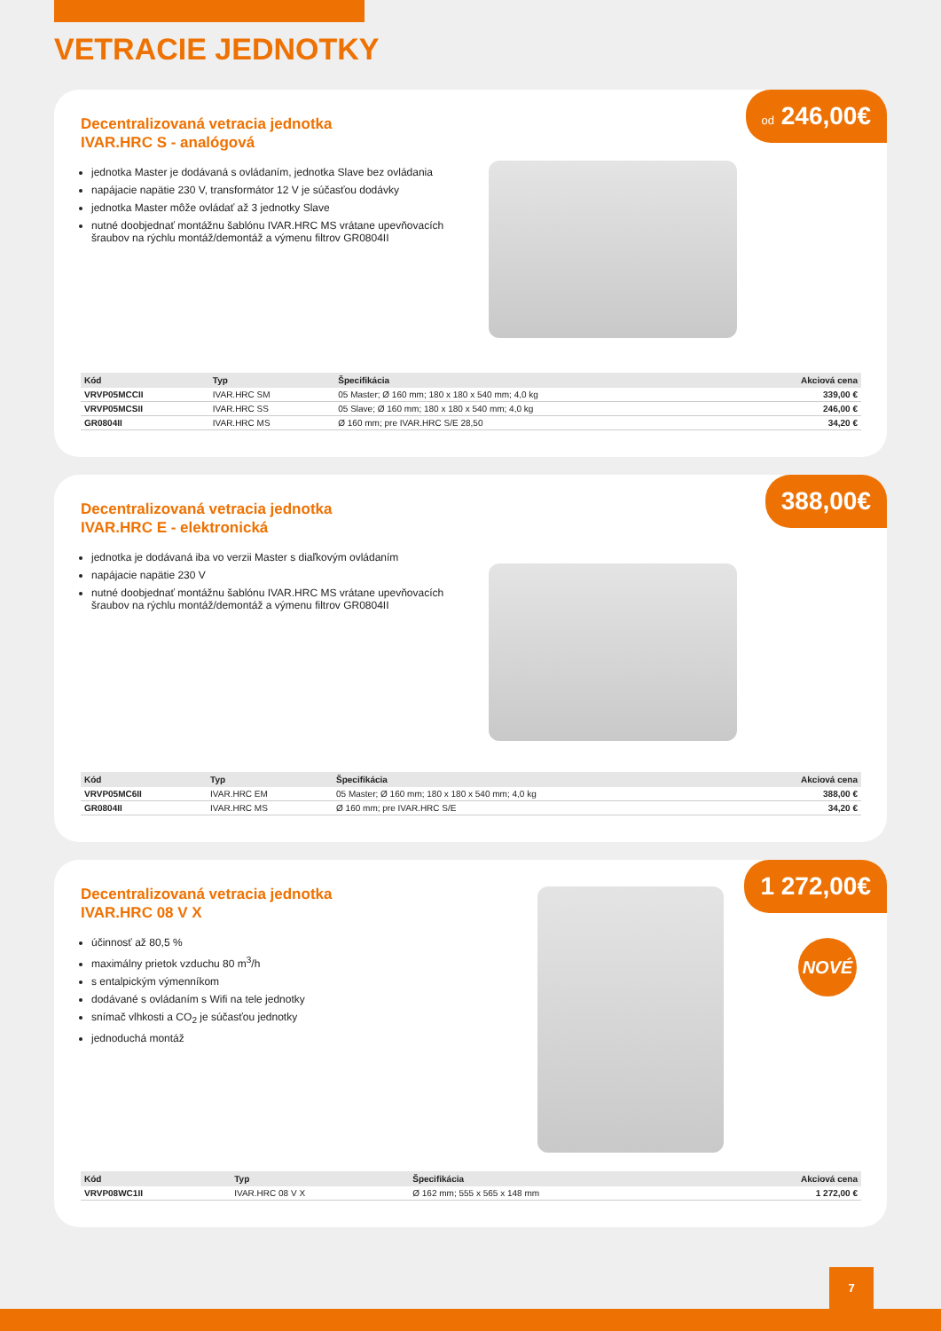VETRACIE JEDNOTKY
od 246,00€
Decentralizovaná vetracia jednotka
IVAR.HRC S - analógová
jednotka Master je dodávaná s ovládaním, jednotka Slave bez ovládania
napájacie napätie 230 V, transformátor 12 V je súčasťou dodávky
jednotka Master môže ovládať až 3 jednotky Slave
nutné doobjednať montážnu šablónu IVAR.HRC MS vrátane upevňovacích šraubov na rýchlu montáž/demontáž a výmenu filtrov GR0804II
| Kód | Typ | Špecifikácia | Akciová cena |
| --- | --- | --- | --- |
| VRVP05MCCII | IVAR.HRC SM | 05 Master; Ø 160 mm; 180 x 180 x 540 mm; 4,0 kg | 339,00 € |
| VRVP05MCSII | IVAR.HRC SS | 05 Slave; Ø 160 mm; 180 x 180 x 540 mm; 4,0 kg | 246,00 € |
| GR0804II | IVAR.HRC MS | Ø 160 mm; pre IVAR.HRC S/E 28,50 | 34,20 € |
388,00€
Decentralizovaná vetracia jednotka
IVAR.HRC E - elektronická
jednotka je dodávaná iba vo verzii Master s diaľkovým ovládaním
napájacie napätie 230 V
nutné doobjednať montážnu šablónu IVAR.HRC MS vrátane upevňovacích šraubov na rýchlu montáž/demontáž a výmenu filtrov GR0804II
| Kód | Typ | Špecifikácia | Akciová cena |
| --- | --- | --- | --- |
| VRVP05MC6II | IVAR.HRC EM | 05 Master; Ø 160 mm; 180 x 180 x 540 mm; 4,0 kg | 388,00 € |
| GR0804II | IVAR.HRC MS | Ø 160 mm; pre IVAR.HRC S/E | 34,20 € |
1 272,00€
NOVÉ
Decentralizovaná vetracia jednotka
IVAR.HRC 08 V X
účinnosť až 80,5 %
maximálny prietok vzduchu 80 m<sup>3</sup>/h
s entalpickým výmenníkom
dodávané s ovládaním s Wifi na tele jednotky
snímač vlhkosti a CO<sub>2</sub> je súčasťou jednotky
jednoduchá montáž
| Kód | Typ | Špecifikácia | Akciová cena |
| --- | --- | --- | --- |
| VRVP08WC1II | IVAR.HRC 08 V X | Ø 162 mm; 555 x 565 x 148 mm | 1 272,00 € |
7